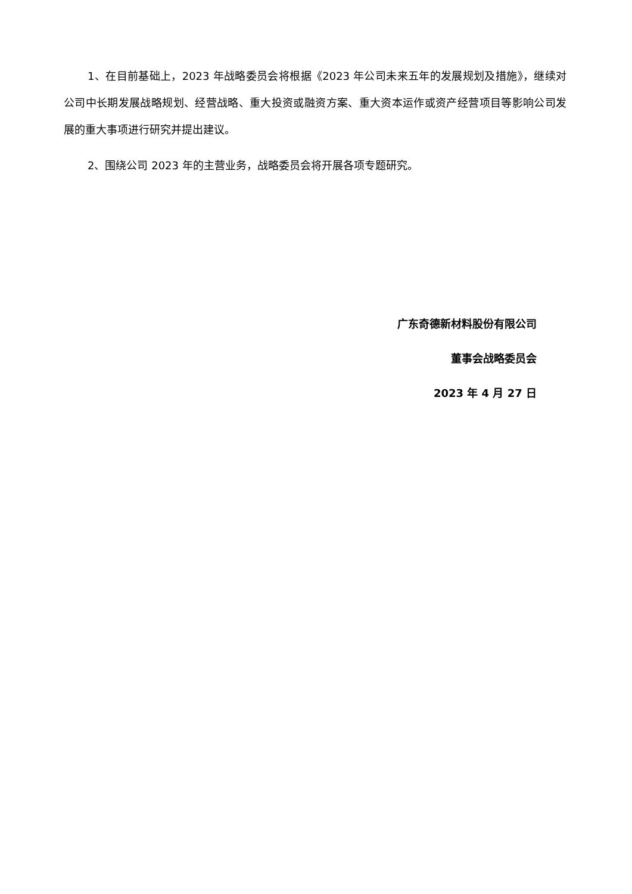1、在目前基础上，2023 年战略委员会将根据《2023 年公司未来五年的发展规划及措施》，继续对公司中长期发展战略规划、经营战略、重大投资或融资方案、重大资本运作或资产经营项目等影响公司发展的重大事项进行研究并提出建议。
2、围绕公司 2023 年的主营业务，战略委员会将开展各项专题研究。
广东奇德新材料股份有限公司
董事会战略委员会
2023 年 4 月 27 日